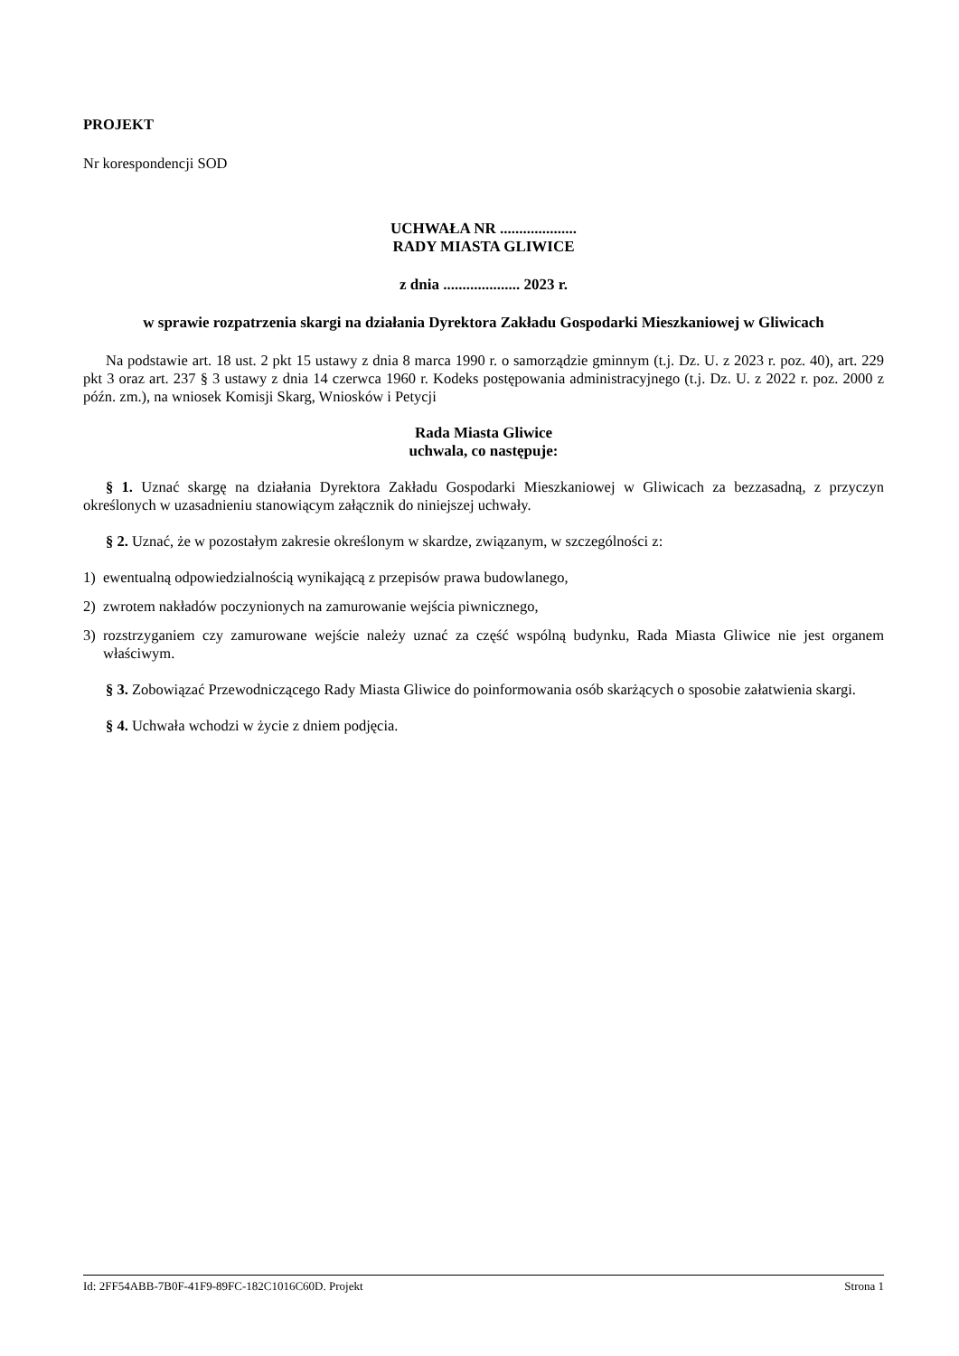PROJEKT
Nr korespondencji SOD
UCHWAŁA NR ....................
RADY MIASTA GLIWICE
z dnia .................... 2023 r.
w sprawie rozpatrzenia skargi na działania Dyrektora Zakładu Gospodarki Mieszkaniowej w Gliwicach
Na podstawie art. 18 ust. 2 pkt 15 ustawy z dnia 8 marca 1990 r. o samorządzie gminnym (t.j. Dz. U. z 2023 r. poz. 40), art. 229 pkt 3 oraz art. 237 § 3 ustawy z dnia 14 czerwca 1960 r. Kodeks postępowania administracyjnego (t.j. Dz. U. z 2022 r. poz. 2000 z późn. zm.), na wniosek Komisji Skarg, Wniosków i Petycji
Rada Miasta Gliwice
uchwala, co następuje:
§ 1. Uznać skargę na działania Dyrektora Zakładu Gospodarki Mieszkaniowej w Gliwicach za bezzasadną, z przyczyn określonych w uzasadnieniu stanowiącym załącznik do niniejszej uchwały.
§ 2. Uznać, że w pozostałym zakresie określonym w skardze, związanym, w szczególności z:
1) ewentualną odpowiedzialnością wynikającą z przepisów prawa budowlanego,
2) zwrotem nakładów poczynionych na zamurowanie wejścia piwnicznego,
3) rozstrzyganiem czy zamurowane wejście należy uznać za część wspólną budynku, Rada Miasta Gliwice nie jest organem właściwym.
§ 3. Zobowiązać Przewodniczącego Rady Miasta Gliwice do poinformowania osób skarżących o sposobie załatwienia skargi.
§ 4. Uchwała wchodzi w życie z dniem podjęcia.
Id: 2FF54ABB-7B0F-41F9-89FC-182C1016C60D. Projekt Strona 1